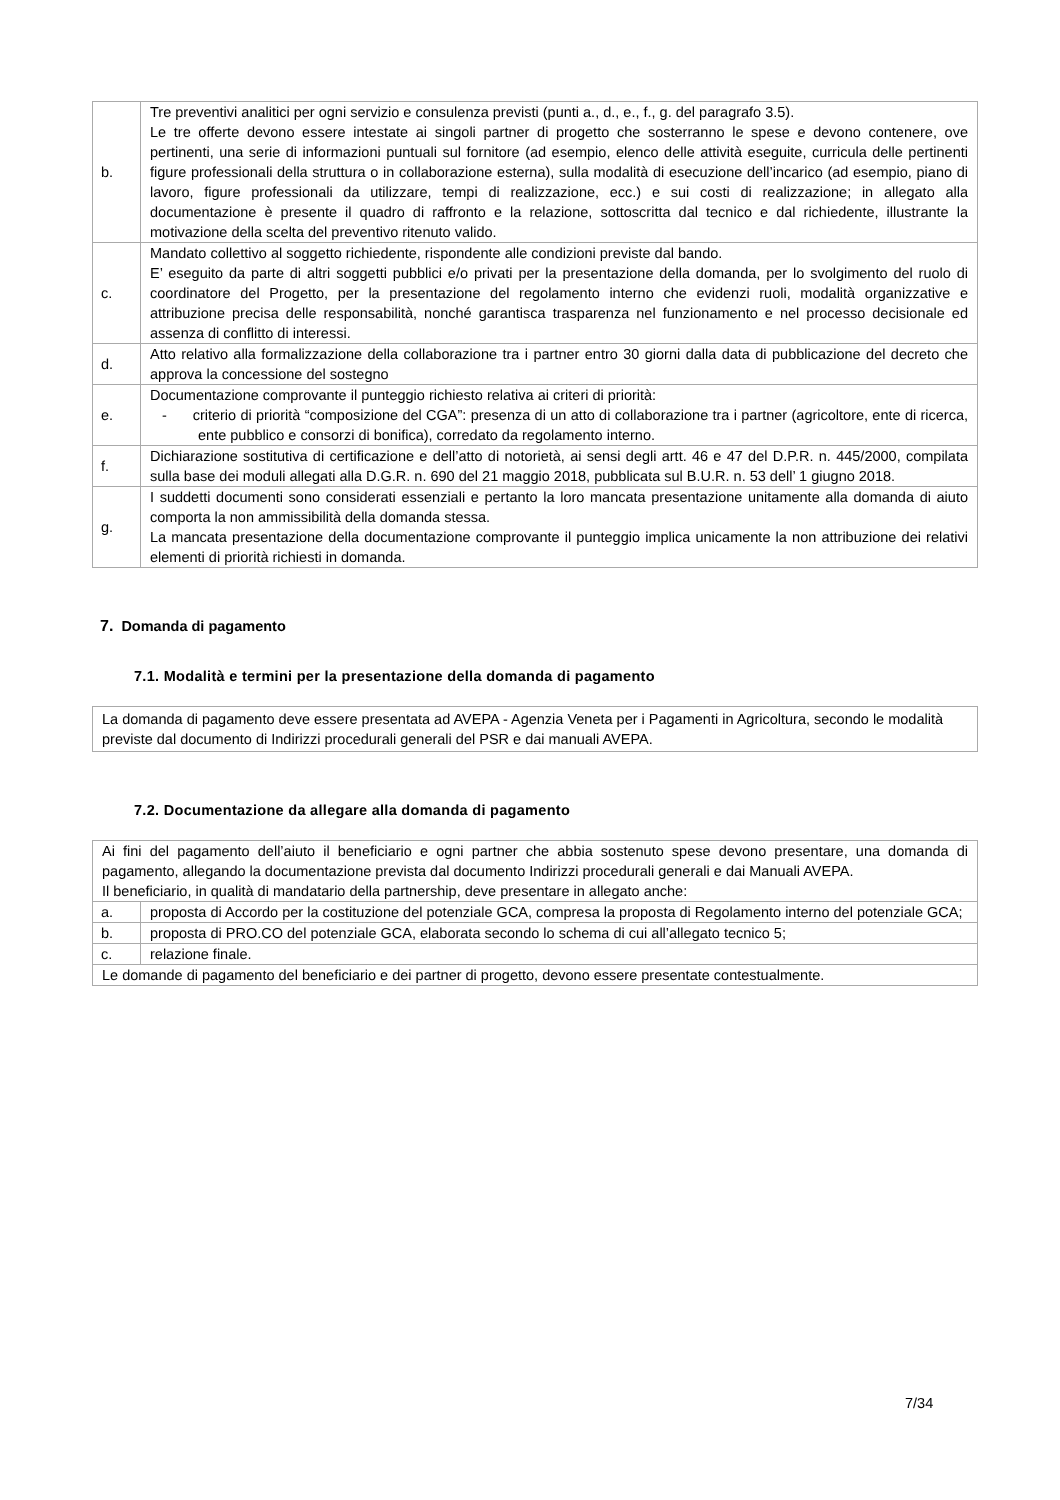| b. | Tre preventivi analitici per ogni servizio e consulenza previsti (punti a., d., e., f., g. del paragrafo 3.5). Le tre offerte devono essere intestate ai singoli partner di progetto che sosterranno le spese e devono contenere, ove pertinenti, una serie di informazioni puntuali sul fornitore (ad esempio, elenco delle attività eseguite, curricula delle pertinenti figure professionali della struttura o in collaborazione esterna), sulla modalità di esecuzione dell’incarico (ad esempio, piano di lavoro, figure professionali da utilizzare, tempi di realizzazione, ecc.) e sui costi di realizzazione; in allegato alla documentazione è presente il quadro di raffronto e la relazione, sottoscritta dal tecnico e dal richiedente, illustrante la motivazione della scelta del preventivo ritenuto valido. |
| c. | Mandato collettivo al soggetto richiedente, rispondente alle condizioni previste dal bando. E’ eseguito da parte di altri soggetti pubblici e/o privati per la presentazione della domanda, per lo svolgimento del ruolo di coordinatore del Progetto, per la presentazione del regolamento interno che evidenzi ruoli, modalità organizzative e attribuzione precisa delle responsabilità, nonché garantisca trasparenza nel funzionamento e nel processo decisionale ed assenza di conflitto di interessi. |
| d. | Atto relativo alla formalizzazione della collaborazione tra i partner entro 30 giorni dalla data di pubblicazione del decreto che approva la concessione del sostegno |
| e. | Documentazione comprovante il punteggio richiesto relativa ai criteri di priorità: - criterio di priorità “composizione del CGA”: presenza di un atto di collaborazione tra i partner (agricoltore, ente di ricerca, ente pubblico e consorzi di bonifica), corredato da regolamento interno. |
| f. | Dichiarazione sostitutiva di certificazione e dell’atto di notorietà, ai sensi degli artt. 46 e 47 del D.P.R. n. 445/2000, compilata sulla base dei moduli allegati alla D.G.R. n. 690 del 21 maggio 2018, pubblicata sul B.U.R. n. 53 dell’ 1 giugno 2018. |
| g. | I suddetti documenti sono considerati essenziali e pertanto la loro mancata presentazione unitamente alla domanda di aiuto comporta la non ammissibilità della domanda stessa. La mancata presentazione della documentazione comprovante il punteggio implica unicamente la non attribuzione dei relativi elementi di priorità richiesti in domanda. |
7. Domanda di pagamento
7.1. Modalità e termini per la presentazione della domanda di pagamento
La domanda di pagamento deve essere presentata ad AVEPA - Agenzia Veneta per i Pagamenti in Agricoltura, secondo le modalità previste dal documento di Indirizzi procedurali generali del PSR e dai manuali AVEPA.
7.2. Documentazione da allegare alla domanda di pagamento
| Ai fini del pagamento dell’aiuto il beneficiario e ogni partner che abbia sostenuto spese devono presentare, una domanda di pagamento, allegando la documentazione prevista dal documento Indirizzi procedurali generali e dai Manuali AVEPA. Il beneficiario, in qualità di mandatario della partnership, deve presentare in allegato anche: | |
| a. | proposta di Accordo per la costituzione del potenziale GCA, compresa la proposta di Regolamento interno del potenziale GCA; |
| b. | proposta di PRO.CO del potenziale GCA, elaborata secondo lo schema di cui all’allegato tecnico 5; |
| c. | relazione finale. |
| Le domande di pagamento del beneficiario e dei partner di progetto, devono essere presentate contestualmente. | |
7/34